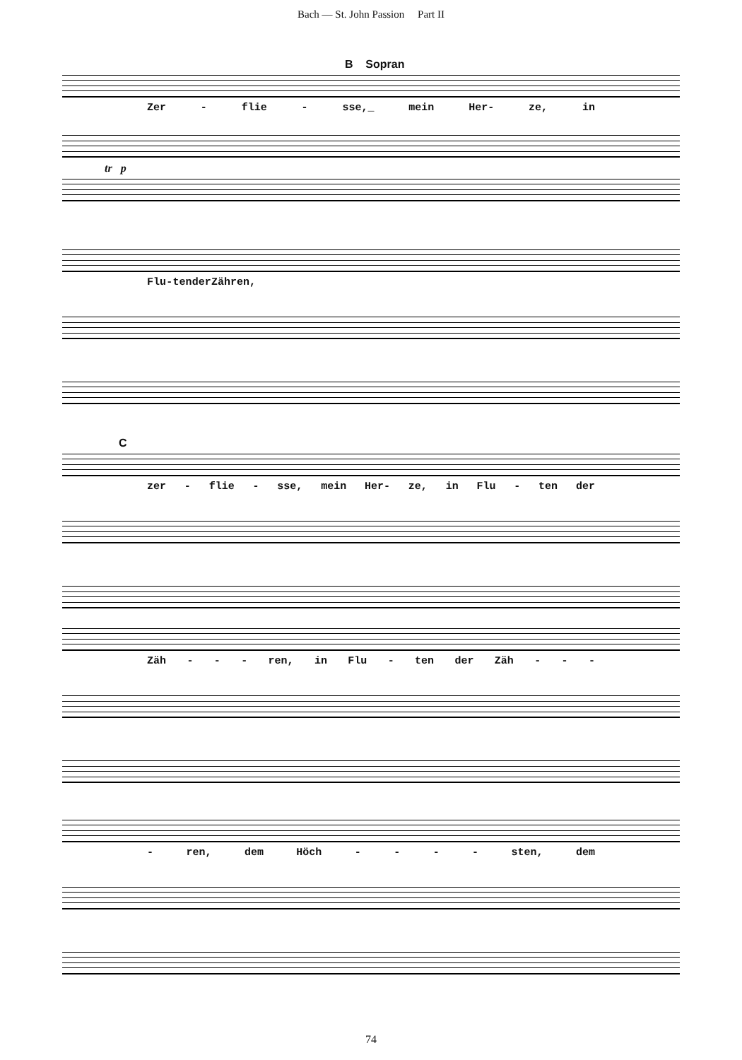Bach — St. John Passion Part II
B Sopran
Zer - flie - sse,_ mein Her- ze, in
tr p
Flu - ten der Zähren,
C
zer - flie - sse, mein Her- ze, in Flu - ten der
Zäh - - - ren, in Flu - ten der Zäh - - -
- ren, dem Höch - - - - sten, dem
74